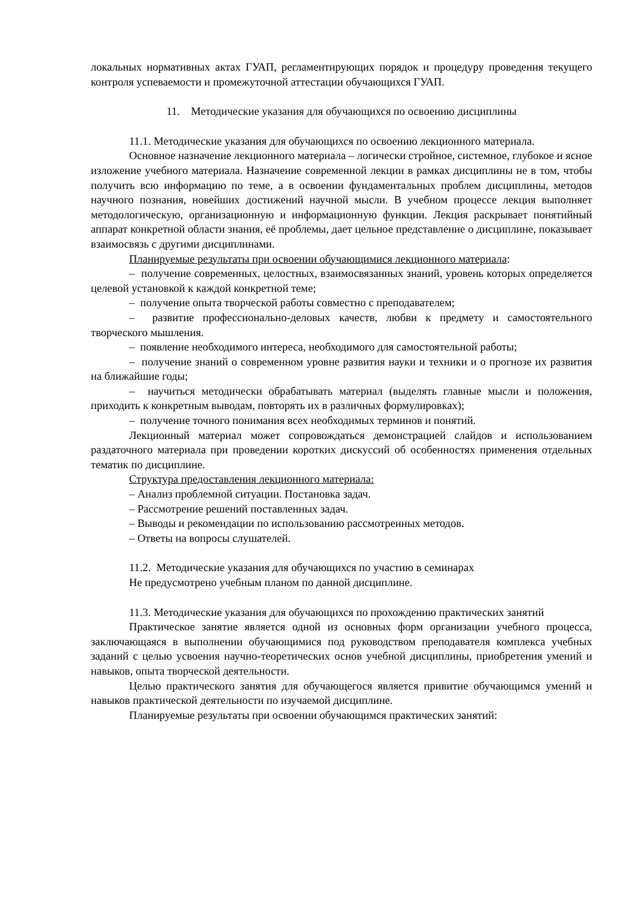локальных нормативных актах ГУАП, регламентирующих порядок и процедуру проведения текущего контроля успеваемости и промежуточной аттестации обучающихся ГУАП.
11. Методические указания для обучающихся по освоению дисциплины
11.1. Методические указания для обучающихся по освоению лекционного материала.
Основное назначение лекционного материала – логически стройное, системное, глубокое и ясное изложение учебного материала. Назначение современной лекции в рамках дисциплины не в том, чтобы получить всю информацию по теме, а в освоении фундаментальных проблем дисциплины, методов научного познания, новейших достижений научной мысли. В учебном процессе лекция выполняет методологическую, организационную и информационную функции. Лекция раскрывает понятийный аппарат конкретной области знания, её проблемы, дает цельное представление о дисциплине, показывает взаимосвязь с другими дисциплинами.
Планируемые результаты при освоении обучающимися лекционного материала:
– получение современных, целостных, взаимосвязанных знаний, уровень которых определяется целевой установкой к каждой конкретной теме;
– получение опыта творческой работы совместно с преподавателем;
– развитие профессионально-деловых качеств, любви к предмету и самостоятельного творческого мышления.
– появление необходимого интереса, необходимого для самостоятельной работы;
– получение знаний о современном уровне развития науки и техники и о прогнозе их развития на ближайшие годы;
– научиться методически обрабатывать материал (выделять главные мысли и положения, приходить к конкретным выводам, повторять их в различных формулировках);
– получение точного понимания всех необходимых терминов и понятий.
Лекционный материал может сопровождаться демонстрацией слайдов и использованием раздаточного материала при проведении коротких дискуссий об особенностях применения отдельных тематик по дисциплине.
Структура предоставления лекционного материала:
– Анализ проблемной ситуации. Постановка задач.
– Рассмотрение решений поставленных задач.
– Выводы и рекомендации по использованию рассмотренных методов.
– Ответы на вопросы слушателей.
11.2. Методические указания для обучающихся по участию в семинарах
Не предусмотрено учебным планом по данной дисциплине.
11.3. Методические указания для обучающихся по прохождению практических занятий
Практическое занятие является одной из основных форм организации учебного процесса, заключающаяся в выполнении обучающимися под руководством преподавателя комплекса учебных заданий с целью усвоения научно-теоретических основ учебной дисциплины, приобретения умений и навыков, опыта творческой деятельности.
Целью практического занятия для обучающегося является привитие обучающимся умений и навыков практической деятельности по изучаемой дисциплине.
Планируемые результаты при освоении обучающимся практических занятий: